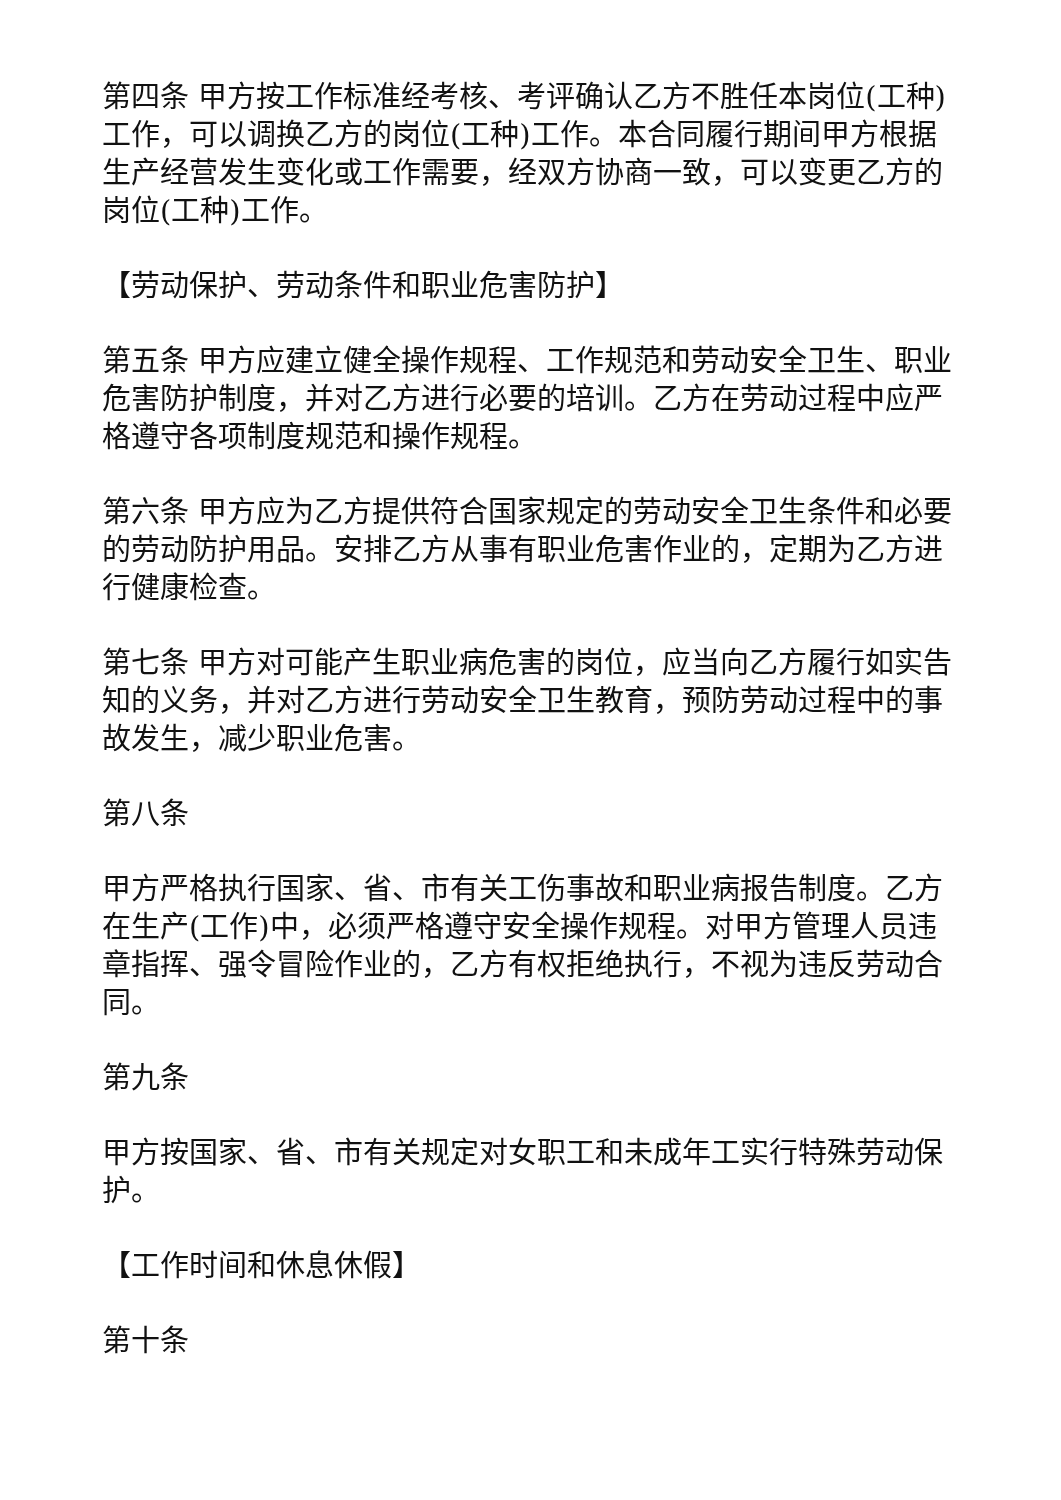第四条 甲方按工作标准经考核、考评确认乙方不胜任本岗位(工种)工作，可以调换乙方的岗位(工种)工作。本合同履行期间甲方根据生产经营发生变化或工作需要，经双方协商一致，可以变更乙方的岗位(工种)工作。
【劳动保护、劳动条件和职业危害防护】
第五条 甲方应建立健全操作规程、工作规范和劳动安全卫生、职业危害防护制度，并对乙方进行必要的培训。乙方在劳动过程中应严格遵守各项制度规范和操作规程。
第六条 甲方应为乙方提供符合国家规定的劳动安全卫生条件和必要的劳动防护用品。安排乙方从事有职业危害作业的，定期为乙方进行健康检查。
第七条 甲方对可能产生职业病危害的岗位，应当向乙方履行如实告知的义务，并对乙方进行劳动安全卫生教育，预防劳动过程中的事故发生，减少职业危害。
第八条
甲方严格执行国家、省、市有关工伤事故和职业病报告制度。乙方在生产(工作)中，必须严格遵守安全操作规程。对甲方管理人员违章指挥、强令冒险作业的，乙方有权拒绝执行，不视为违反劳动合同。
第九条
甲方按国家、省、市有关规定对女职工和未成年工实行特殊劳动保护。
【工作时间和休息休假】
第十条